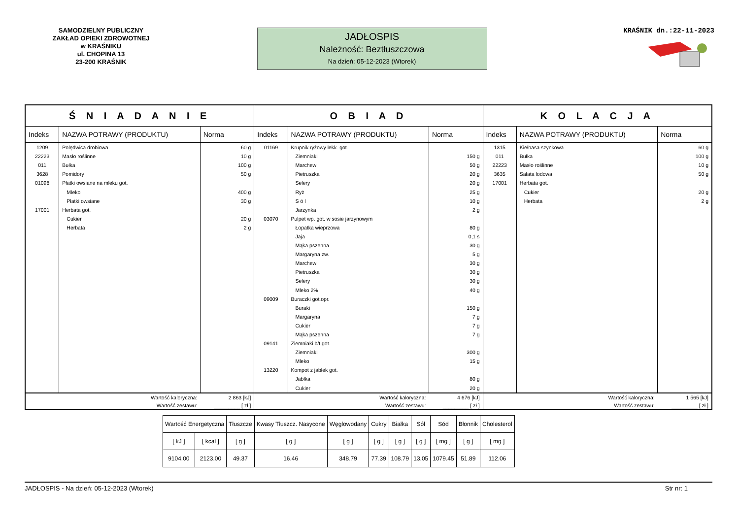SAMODZIELNY PUBLICZNY
ZAKŁAD OPIEKI ZDROWOTNEJ
w KRAŚNIKU
ul. CHOPINA 13
23-200 KRAŚNIK
JADŁOSPIS
Należność: Beztłuszczowa
Na dzień: 05-12-2023 (Wtorek)
KRAŚNIK dn.:22-11-2023
| Ś N I A D A N I E | | | O B I A D | | | K O L A C J A | | |
| --- | --- | --- | --- | --- | --- | --- | --- | --- |
| Indeks | NAZWA POTRAWY (PRODUKTU) | Norma | Indeks | NAZWA POTRAWY (PRODUKTU) | Norma | Indeks | NAZWA POTRAWY (PRODUKTU) | Norma |
| 1209 | Polędwica drobiowa | 60 g | 01169 | Krupnik ryżowy lekk. got. | | 1315 | Kiełbasa szynkowa | 60 g |
| 22223 | Masło roślinne | 10 g | | Ziemniaki | 150 g | 011 | Bułka | 100 g |
| 011 | Bułka | 100 g | | Marchew | 50 g | 22223 | Masło roślinne | 10 g |
| 3628 | Pomidory | 50 g | | Pietruszka | 20 g | 3635 | Sałata lodowa | 50 g |
| 01098 | Płatki owsiane na mleku got. | | | Selery | 20 g | 17001 | Herbata got. | |
| | Mleko | 400 g | | Ryż | 25 g | | Cukier | 20 g |
| | Płatki owsiane | 30 g | | S ó l | 10 g | | Herbata | 2 g |
| 17001 | Herbata got. | | | Jarzynka | 2 g | | | |
| | Cukier | 20 g | 03070 | Pulpet wp. got. w sosie jarzynowym | | | | |
| | Herbata | 2 g | | Łopatka wieprzowa | 80 g | | | |
| | | | | Jaja | 0,1 s | | | |
| | | | | Mąka pszenna | 30 g | | | |
| | | | | Margaryna zw. | 5 g | | | |
| | | | | Marchew | 30 g | | | |
| | | | | Pietruszka | 30 g | | | |
| | | | | Selery | 30 g | | | |
| | | | | Mleko 2% | 40 g | | | |
| | | | 09009 | Buraczki got.opr. | | | | |
| | | | | Buraki | 150 g | | | |
| | | | | Margaryna | 7 g | | | |
| | | | | Cukier | 7 g | | | |
| | | | | Mąka pszenna | 7 g | | | |
| | | | 09141 | Ziemniaki b/t got. | | | | |
| | | | | Ziemniaki | 300 g | | | |
| | | | | Mleko | 15 g | | | |
| | | | 13220 | Kompot z jabłek got. | | | | |
| | | | | Jabłka | 80 g | | | |
| | | | | Cukier | 20 g | | | |
| | Wartość kaloryczna: | 2 863 [kJ] | | Wartość kaloryczna: | 4 676 [kJ] | | Wartość kaloryczna: | 1 565 [kJ] |
| | Wartość zestawu: | _________ [ zł ] | | Wartość zestawu: | _________ [ zł ] | | Wartość zestawu: | _________ [ zł ] |
| Wartość Energetyczna | | Tłuszcze | Kwasy Tłuszcz. Nasycone | Węglowodany | Cukry | Białka | Sól | Sód | Błonnik | Cholesterol |
| [ kJ ] | [ kcal ] | [ g ] | [ g ] | [ g ] | [ g ] | [ g ] | [ g ] | [ mg ] | [ g ] | [ mg ] |
| 9104.00 | 2123.00 | 49.37 | 16.46 | 348.79 | 77.39 | 108.79 | 13.05 | 1079.45 | 51.89 | 112.06 |
JADŁOSPIS - Na dzień: 05-12-2023 (Wtorek) Str nr: 1